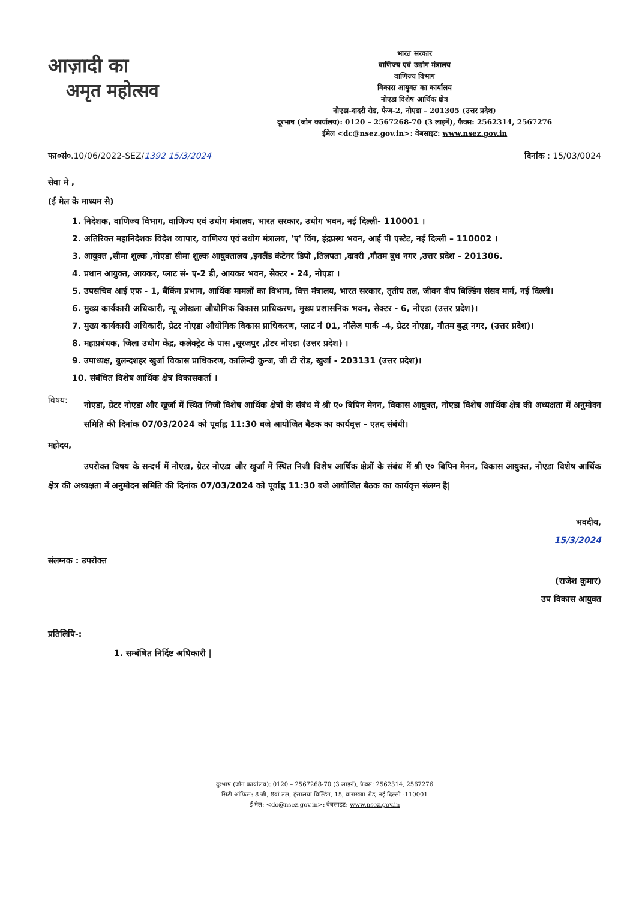आज़ादी का
अमृत महोत्सव
भारत सरकार
वाणिज्य एवं उद्योग मंत्रालय
वाणिज्य विभाग
विकास आयुक्त का कार्यालय
नोएडा विशेष आर्थिक क्षेत्र
नोएडा-दादरी रोड, फेज-2, नोएडा – 201305 (उत्तर प्रदेश)
दूरभाष (जोन कार्यालय): 0120 – 2567268-70 (3 लाइनें), फैक्स: 2562314, 2567276
ईमेल <dc@nsez.gov.in>: वेबसाइट: www.nsez.gov.in
फा०सं०.10/06/2022-SEZ/1392 15/3/2024
दिनांक : 15/03/0024
सेवा मे ,
(ई मेल के माध्यम से)
1. निदेशक, वाणिज्य विभाग, वाणिज्य एवं उधोग मंत्रालय, भारत सरकार, उधोग भवन, नई दिल्ली- 110001 ।
2. अतिरिक्त महानिदेशक विदेश व्यापार, वाणिज्य एवं उधोग मंत्रालय, 'ए' विंग, इंद्रप्रस्थ भवन, आई पी एस्टेट, नई दिल्ली – 110002 ।
3. आयुक्त ,सीमा शुल्क ,नोएडा सीमा शुल्क आयुक्तालय ,इनलैंड कंटेनर डिपो ,तिलपता ,दादरी ,गौतम बुध नगर ,उत्तर प्रदेश - 201306.
4. प्रधान आयुक्त, आयकर, प्लाट सं- ए-2 डी, आयकर भवन, सेक्टर - 24, नोएडा ।
5. उपसचिव आई एफ - 1, बैंकिंग प्रभाग, आर्थिक मामलों का विभाग, वित्त मंत्रालय, भारत सरकार, तृतीय तल, जीवन दीप बिल्डिंग संसद मार्ग, नई दिल्ली।
6. मुख्य कार्यकारी अधिकारी, न्यू ओखला औधोगिक विकास प्राधिकरण, मुख्य प्रशासनिक भवन, सेक्टर - 6, नोएडा (उत्तर प्रदेश)।
7. मुख्य कार्यकारी अधिकारी, ग्रेटर नोएडा औधोगिक विकास प्राधिकरण, प्लाट नं 01, नॉलेज पार्क -4, ग्रेटर नोएडा, गौतम बुद्ध नगर, (उत्तर प्रदेश)।
8. महाप्रबंधक, जिला उधोग केंद्र, कलेक्ट्रेट के पास ,सूरजपुर ,ग्रेटर नोएडा (उत्तर प्रदेश) ।
9. उपाध्यक्ष, बुलन्दशहर खुर्जा विकास प्राधिकरण, कालिन्दी कुन्ज, जी टी रोड, खुर्जा - 203131 (उत्तर प्रदेश)।
10. संबंधित विशेष आर्थिक क्षेत्र विकासकर्ता ।
विषय:
नोएडा, ग्रेटर नोएडा और खुर्जा में स्थित निजी विशेष आर्थिक क्षेत्रों के संबंध में श्री ए० बिपिन मेनन, विकास आयुक्त, नोएडा विशेष आर्थिक क्षेत्र की अध्यक्षता में अनुमोदन समिति की दिनांक 07/03/2024 को पूर्वाह्न 11:30 बजे आयोजित बैठक का कार्यवृत्त - एतद संबंधी।
महोदय,
उपरोक्त विषय के सन्दर्भ में नोएडा, ग्रेटर नोएडा और खुर्जा में स्थित निजी विशेष आर्थिक क्षेत्रों के संबंध में श्री ए० बिपिन मेनन, विकास आयुक्त, नोएडा विशेष आर्थिक क्षेत्र की अध्यक्षता में अनुमोदन समिति की दिनांक 07/03/2024 को पूर्वाह्न 11:30 बजे आयोजित बैठक का कार्यवृत्त संलग्न है|
भवदीय,
15/3/2024
संलग्नक : उपरोक्त
(राजेश कुमार)
उप विकास आयुक्त
प्रतिलिपि-:
1. सम्बंधित निर्दिष्ट अधिकारी |
दूरभाष (जोन कार्यालय): 0120 – 2567268-70 (3 लाइनें), फैक्स: 2562314, 2567276
सिटी ऑफिस: 8 जी, 8वां तल, हंसालया बिल्डिंग, 15, बाराखंबा रोड, नई दिल्ली -110001
ई-मेल: <dc@nsez.gov.in>: वेबसाइट: www.nsez.gov.in